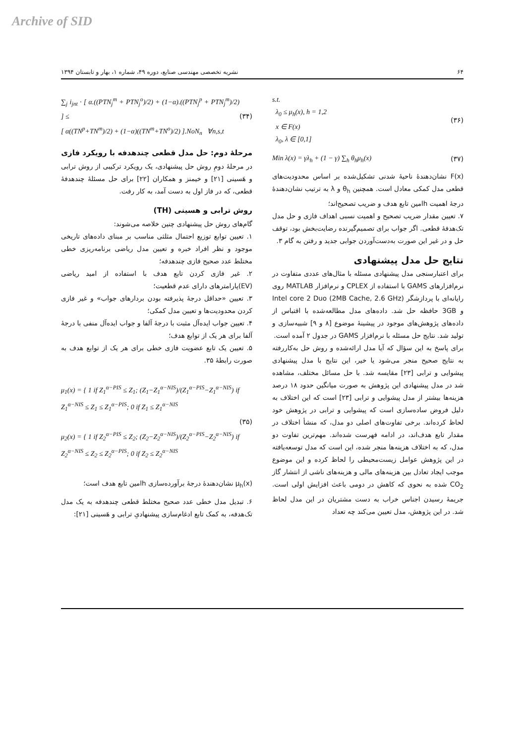Archive of SID
۶۴ نشریه تخصصی مهندسی صنایع، دوره ۴۹، شماره ۱، بهار و تابستان ۱۳۹۴
∑<sub>j</sub> i<sub>jnt</sub> · [ α.((PTN<sub>j</sub><sup>m</sup> + PTN<sub>j</sub><sup>o</sup>)/2) + (1−α).((PTN<sub>j</sub><sup>p</sup> + PTN<sub>j</sub><sup>m</sup>)/2) ] ≤
[ α((TN<sup>p</sup>+TN<sup>m</sup>)/2) + (1−α)((TN<sup>m</sup>+TN<sup>o</sup>)/2) ].NoN<sub>n</sub> ∀n,s,t (۳۴)
مرحلهٔ دوم: حل مدل قطعی چندهدفه با رویکرد فازی
در مرحلهٔ دومِ روش حل پیشنهادی، یک رویکرد ترکیبی از روش ترابی و هَسینی [۲۱] و خیمنز و همکاران [۲۲] برای حل مسئلهٔ چندهدفهٔ قطعی، که در فاز اول به دست آمد، به کار رفت.
روش ترابی و هسینی (TH)
گام‌های روش حل پیشنهادی چنین خلاصه می‌شوند:
۱. تعیین توابع توزیع احتمال مثلثی مناسب بر مبنای داده‌های تاریخی موجود و نظر افراد خبره و تعیین مدل ریاضی برنامه‌ریزی خطی مختلط عدد صحیح فازی چندهدفه؛
۲. غیر فازی کردن تابع هدف با استفاده از امید ریاضی (EV)پارامترهای دارای عدم قطعیت؛
۳. تعیین «حداقل درجهٔ پذیرفته بودن بردارهای جواب» و غیر فازی کردن محدودیت‌ها و تعیین مدل کمکی؛
۴. تعیین جواب ایده‌آل مثبت با درجهٔ آلفا و جواب ایده‌آل منفی با درجهٔ آلفا برای هر یک از توابع هدف؛
۵. تعیین یک تابع عضویت فازی خطی برای هر یک از توابع هدف به صورت رابطهٔ ۳۵.
μ<sub>1</sub>(x) = { 1 if Z<sub>1</sub><sup>α−PIS</sup> ≤ Z<sub>1</sub>; (Z<sub>1</sub>−Z<sub>1</sub><sup>α−NIS</sup>)/(Z<sub>1</sub><sup>α−PIS</sup>−Z<sub>1</sub><sup>α−NIS</sup>) if Z<sub>1</sub><sup>α−NIS</sup> ≤ Z<sub>1</sub> ≤ Z<sub>1</sub><sup>α−PIS</sup>; 0 if Z<sub>1</sub> ≤ Z<sub>1</sub><sup>α−NIS</sup>
μ<sub>2</sub>(x) = { 1 if Z<sub>2</sub><sup>α−PIS</sup> ≤ Z<sub>2</sub>; (Z<sub>2</sub>−Z<sub>2</sub><sup>α−NIS</sup>)/(Z<sub>2</sub><sup>α−PIS</sup>−Z<sub>2</sub><sup>α−NIS</sup>) if Z<sub>2</sub><sup>α−NIS</sup> ≤ Z<sub>2</sub> ≤ Z<sub>2</sub><sup>α−PIS</sup>; 0 if Z<sub>2</sub> ≤ Z<sub>2</sub><sup>α−NIS</sup> (۳۵)
μ<sub>h</sub>(x) نشان‌دهندهٔ درجهٔ برآورده‌سازی hامین تابع هدف است؛
۶. تبدیل مدل خطی عدد صحیح مختلط قطعی چندهدفه به یک مدل تک‌هدفه، به کمک تابع ادغام‌سازی پیشنهادیِ ترابی و هَسینی [۲۱]:
s.t.
λ<sub>0</sub> ≤ μ<sub>h</sub>(x), h = 1,2
x ∈ F(x)
λ<sub>0</sub>, λ ∈ [0,1] (۳۶)
Min λ(x) = γλ<sub>h</sub> + (1 − γ) ∑<sub>h</sub> θ<sub>h</sub>μ<sub>h</sub>(x) (۳۷)
F(x) نشان‌دهندهٔ ناحیهٔ شدنی تشکیل‌شده بر اساس محدودیت‌های قطعی مدل کمکی معادل است. همچنین θ<sub>h</sub> و λ به ترتیب نشان‌دهندهٔ درجهٔ اهمیت hامین تابع هدف و ضریب تصحیح‌اند؛
۷. تعیین مقدار ضریب تصحیح و اهمیت نسبی اهداف فازی و حل مدل تک‌هدفهٔ قطعی. اگر جواب برای تصمیم‌گیرنده رضایت‌بخش بود، توقف حل و در غیر این صورت به‌دست‌آوردن جوابی جدید و رفتن به گام ۳.
نتایج حل مدل پیشنهادی
برای اعتبارسنجی مدل پیشنهادی مسئله با مثال‌های عددی متفاوت در نرم‌افزارهای GAMS با استفاده از CPLEX و نرم‌افزار MATLAB روی رایانه‌ای با پردازشگر Intel core 2 Duo (2MB Cache, 2.6 GHz) و 3GB حافظه حل شد. داده‌های مدل مطالعه‌شده با اقتباس از داده‌های پژوهش‌های موجود در پیشینهٔ موضوع [۸ و ۹] شبیه‌سازی و تولید شد. نتایج حل مسئله با نرم‌افزار GAMS در جدول ۲ آمده است.
برای پاسخ به این سؤال که آیا مدل ارائه‌شده و روش حل به‌کاررفته به نتایج صحیح منجر می‌شود یا خیر، این نتایج با مدل پیشنهادی پیشوایی و ترابی [۲۳] مقایسه شد. با حل مسائل مختلف، مشاهده شد در مدل پیشنهادی این پژوهش به صورت میانگین حدود ۱۸ درصد هزینه‌ها بیشتر از مدل پیشوایی و ترابی [۲۳] است که این اختلاف به دلیل فروض ساده‌سازی است که پیشوایی و ترابی در پژوهش خود لحاظ کرده‌اند. برخی تفاوت‌های اصلی دو مدل، که منشأ اختلاف در مقدار تابع هدف‌اند، در ادامه فهرست شده‌اند. مهم‌ترین تفاوت دو مدل، که به اختلاف هزینه‌ها منجر شده، این است که مدل توسعه‌یافته در این پژوهش عوامل زیست‌محیطی را لحاظ کرده و این موضوع موجب ایجاد تعادل بین هزینه‌های مالی و هزینه‌های ناشی از انتشار گاز CO<sub>2</sub> شده به نحوی که کاهش در دومی باعث افزایش اولی است. جریمهٔ رسیدن اجناس خراب به دست مشتریان در این مدل لحاظ شد. در این پژوهش، مدل تعیین می‌کند چه تعداد